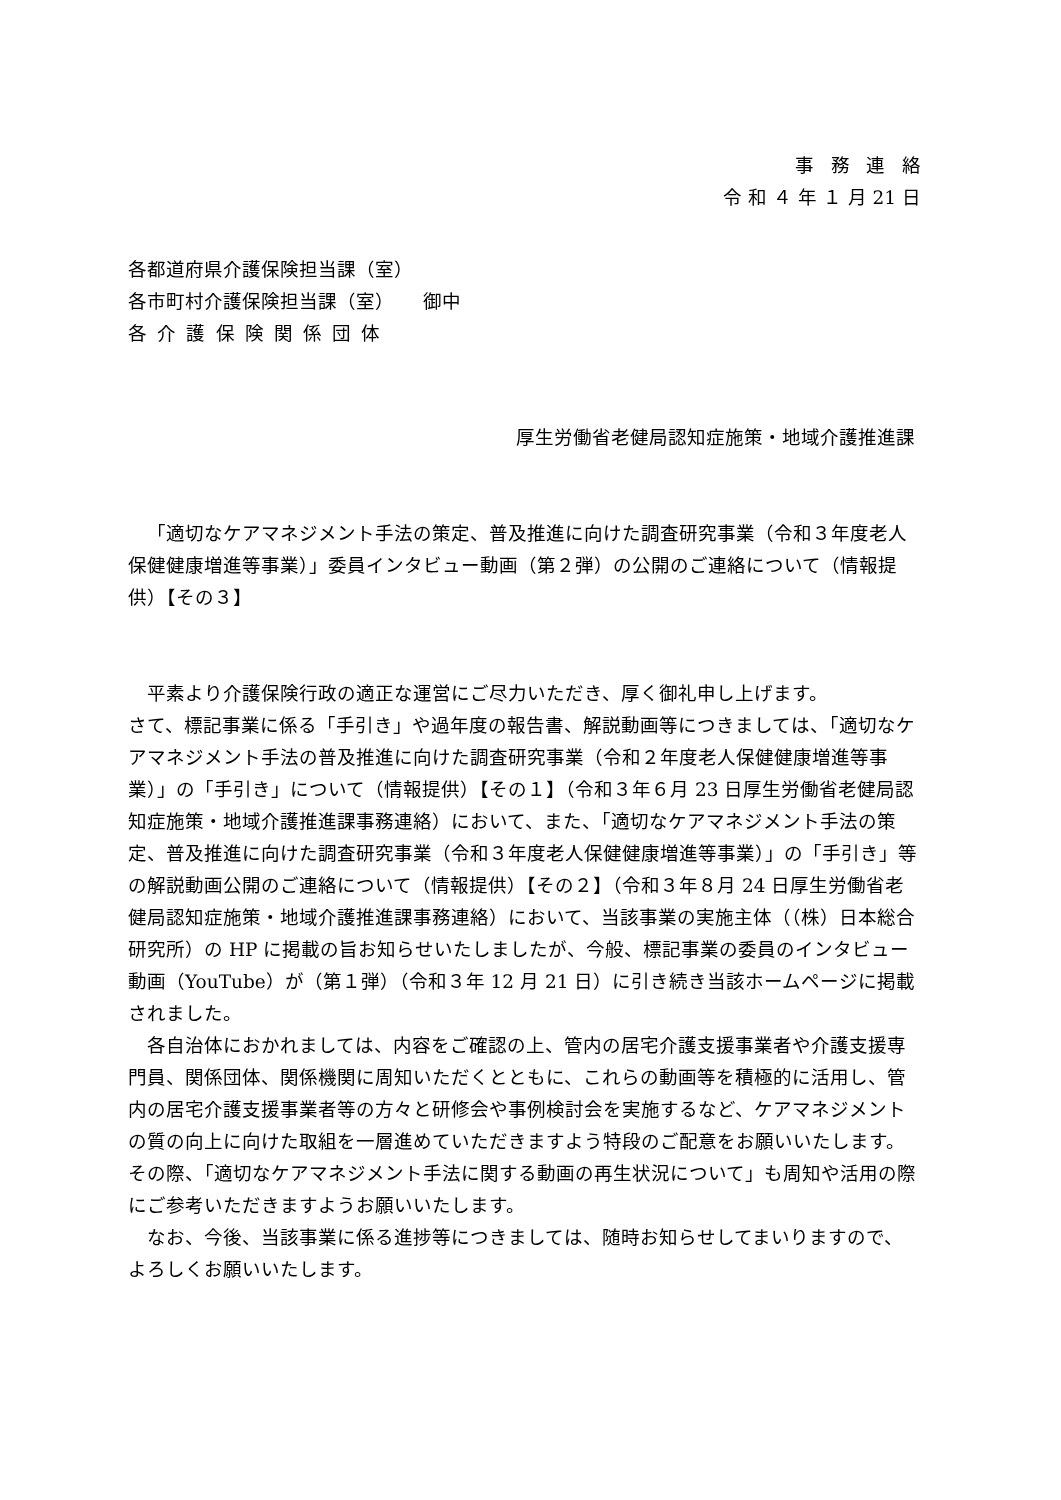事務連絡
令 和 ４ 年 １ 月 21 日
各都道府県介護保険担当課（室）
各市町村介護保険担当課（室）　　御中
各介護保険関係団体
厚生労働省老健局認知症施策・地域介護推進課
「適切なケアマネジメント手法の策定、普及推進に向けた調査研究事業（令和３年度老人保健健康増進等事業）」委員インタビュー動画（第２弾）の公開のご連絡について（情報提供）【その３】
平素より介護保険行政の適正な運営にご尽力いただき、厚く御礼申し上げます。
さて、標記事業に係る「手引き」や過年度の報告書、解説動画等につきましては、「適切なケアマネジメント手法の普及推進に向けた調査研究事業（令和２年度老人保健健康増進等事業）」の「手引き」について（情報提供）【その１】（令和３年６月 23 日厚生労働省老健局認知症施策・地域介護推進課事務連絡）において、また、「適切なケアマネジメント手法の策定、普及推進に向けた調査研究事業（令和３年度老人保健健康増進等事業）」の「手引き」等の解説動画公開のご連絡について（情報提供）【その２】（令和３年８月 24 日厚生労働省老健局認知症施策・地域介護推進課事務連絡）において、当該事業の実施主体（（株）日本総合研究所）の HP に掲載の旨お知らせいたしましたが、今般、標記事業の委員のインタビュー動画（YouTube）が（第１弾）（令和３年 12 月 21 日）に引き続き当該ホームページに掲載されました。
各自治体におかれましては、内容をご確認の上、管内の居宅介護支援事業者や介護支援専門員、関係団体、関係機関に周知いただくとともに、これらの動画等を積極的に活用し、管内の居宅介護支援事業者等の方々と研修会や事例検討会を実施するなど、ケアマネジメントの質の向上に向けた取組を一層進めていただきますよう特段のご配意をお願いいたします。その際、「適切なケアマネジメント手法に関する動画の再生状況について」も周知や活用の際にご参考いただきますようお願いいたします。
なお、今後、当該事業に係る進捗等につきましては、随時お知らせしてまいりますので、よろしくお願いいたします。